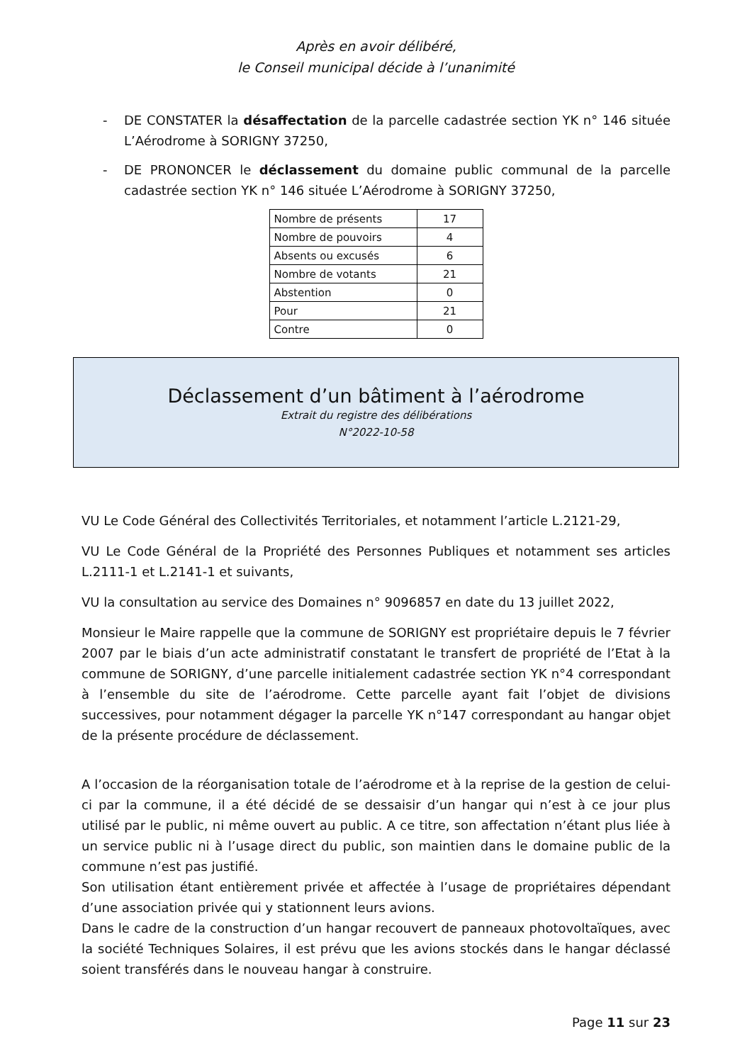Après en avoir délibéré,
le Conseil municipal décide à l’unanimité
- DE CONSTATER la désaffectation de la parcelle cadastrée section YK n° 146 située L’Aérodrome à SORIGNY 37250,
- DE PRONONCER le déclassement du domaine public communal de la parcelle cadastrée section YK n° 146 située L’Aérodrome à SORIGNY 37250,
| Nombre de présents | 17 |
| Nombre de pouvoirs | 4 |
| Absents ou excusés | 6 |
| Nombre de votants | 21 |
| Abstention | 0 |
| Pour | 21 |
| Contre | 0 |
Déclassement d’un bâtiment à l’aérodrome
Extrait du registre des délibérations
N°2022-10-58
VU Le Code Général des Collectivités Territoriales, et notamment l’article L.2121-29,
VU Le Code Général de la Propriété des Personnes Publiques et notamment ses articles L.2111-1 et L.2141-1 et suivants,
VU la consultation au service des Domaines n° 9096857 en date du 13 juillet 2022,
Monsieur le Maire rappelle que la commune de SORIGNY est propriétaire depuis le 7 février 2007 par le biais d’un acte administratif constatant le transfert de propriété de l’Etat à la commune de SORIGNY, d’une parcelle initialement cadastrée section YK n°4 correspondant à l’ensemble du site de l’aérodrome. Cette parcelle ayant fait l’objet de divisions successives, pour notamment dégager la parcelle YK n°147 correspondant au hangar objet de la présente procédure de déclassement.
A l’occasion de la réorganisation totale de l’aérodrome et à la reprise de la gestion de celui-ci par la commune, il a été décidé de se dessaisir d’un hangar qui n’est à ce jour plus utilisé par le public, ni même ouvert au public. A ce titre, son affectation n’étant plus liée à un service public ni à l’usage direct du public, son maintien dans le domaine public de la commune n’est pas justifié.
Son utilisation étant entièrement privée et affectée à l’usage de propriétaires dépendant d’une association privée qui y stationnent leurs avions.
Dans le cadre de la construction d’un hangar recouvert de panneaux photovoltaïques, avec la société Techniques Solaires, il est prévu que les avions stockés dans le hangar déclassé soient transférés dans le nouveau hangar à construire.
Page 11 sur 23